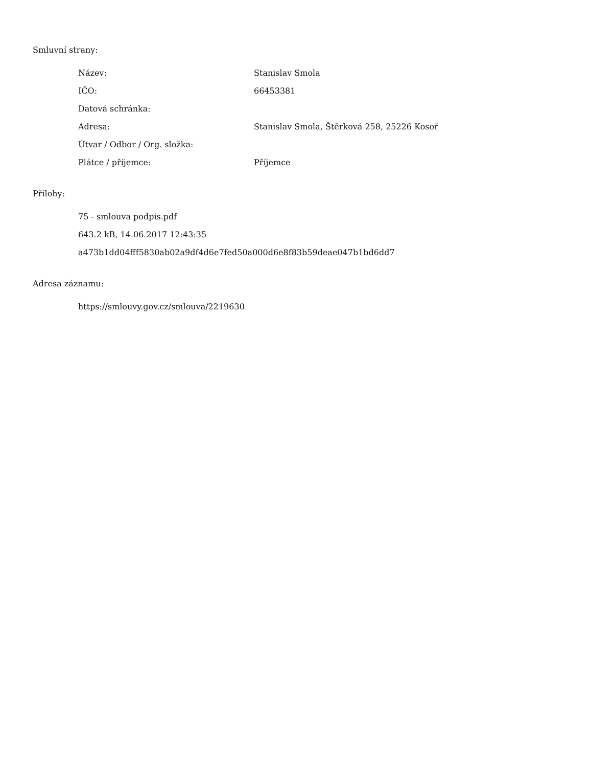Smluvní strany:
| Název: | Stanislav Smola |
| IČO: | 66453381 |
| Datová schránka: | |
| Adresa: | Stanislav Smola, Štěrková 258, 25226 Kosoř |
| Útvar / Odbor / Org. složka: | |
| Plátce / příjemce: | Příjemce |
Přílohy:
75 - smlouva podpis.pdf
643.2 kB, 14.06.2017 12:43:35
a473b1dd04fff5830ab02a9df4d6e7fed50a000d6e8f83b59deae047b1bd6dd7
Adresa záznamu:
https://smlouvy.gov.cz/smlouva/2219630